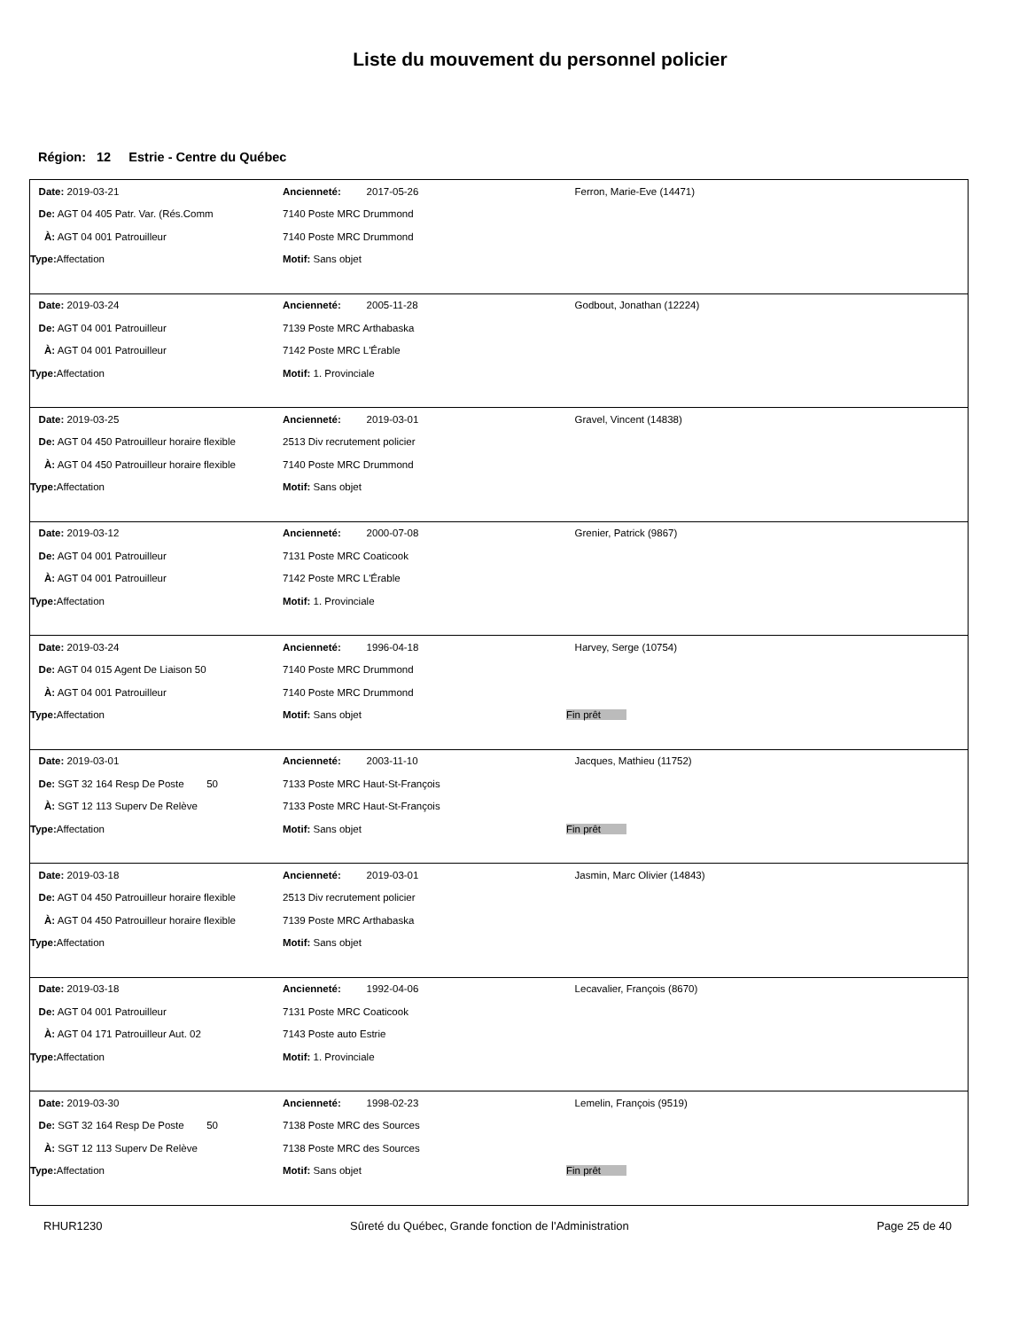Liste du mouvement du personnel policier
Région: 12 Estrie - Centre du Québec
| Date: 2019-03-21 | Ancienneté: 2017-05-26 | Ferron, Marie-Eve (14471) |
| De: AGT 04 405 Patr. Var. (Rés.Comm | 7140 Poste MRC Drummond | |
| À: AGT 04 001 Patrouilleur | 7140 Poste MRC Drummond | |
| Type: Affectation | Motif: Sans objet | |
| Date: 2019-03-24 | Ancienneté: 2005-11-28 | Godbout, Jonathan (12224) |
| De: AGT 04 001 Patrouilleur | 7139 Poste MRC Arthabaska | |
| À: AGT 04 001 Patrouilleur | 7142 Poste MRC L'Érable | |
| Type: Affectation | Motif: 1. Provinciale | |
| Date: 2019-03-25 | Ancienneté: 2019-03-01 | Gravel, Vincent (14838) |
| De: AGT 04 450 Patrouilleur horaire flexible | 2513 Div recrutement policier | |
| À: AGT 04 450 Patrouilleur horaire flexible | 7140 Poste MRC Drummond | |
| Type: Affectation | Motif: Sans objet | |
| Date: 2019-03-12 | Ancienneté: 2000-07-08 | Grenier, Patrick (9867) |
| De: AGT 04 001 Patrouilleur | 7131 Poste MRC Coaticook | |
| À: AGT 04 001 Patrouilleur | 7142 Poste MRC L'Érable | |
| Type: Affectation | Motif: 1. Provinciale | |
| Date: 2019-03-24 | Ancienneté: 1996-04-18 | Harvey, Serge (10754) |
| De: AGT 04 015 Agent De Liaison 50 | 7140 Poste MRC Drummond | |
| À: AGT 04 001 Patrouilleur | 7140 Poste MRC Drummond | |
| Type: Affectation | Motif: Sans objet | Fin prêt |
| Date: 2019-03-01 | Ancienneté: 2003-11-10 | Jacques, Mathieu (11752) |
| De: SGT 32 164 Resp De Poste 50 | 7133 Poste MRC Haut-St-François | |
| À: SGT 12 113 Superv De Relève | 7133 Poste MRC Haut-St-François | |
| Type: Affectation | Motif: Sans objet | Fin prêt |
| Date: 2019-03-18 | Ancienneté: 2019-03-01 | Jasmin, Marc Olivier (14843) |
| De: AGT 04 450 Patrouilleur horaire flexible | 2513 Div recrutement policier | |
| À: AGT 04 450 Patrouilleur horaire flexible | 7139 Poste MRC Arthabaska | |
| Type: Affectation | Motif: Sans objet | |
| Date: 2019-03-18 | Ancienneté: 1992-04-06 | Lecavalier, François (8670) |
| De: AGT 04 001 Patrouilleur | 7131 Poste MRC Coaticook | |
| À: AGT 04 171 Patrouilleur Aut. 02 | 7143 Poste auto Estrie | |
| Type: Affectation | Motif: 1. Provinciale | |
| Date: 2019-03-30 | Ancienneté: 1998-02-23 | Lemelin, François (9519) |
| De: SGT 32 164 Resp De Poste 50 | 7138 Poste MRC des Sources | |
| À: SGT 12 113 Superv De Relève | 7138 Poste MRC des Sources | |
| Type: Affectation | Motif: Sans objet | Fin prêt |
RHUR1230 Sûreté du Québec, Grande fonction de l'Administration Page 25 de 40